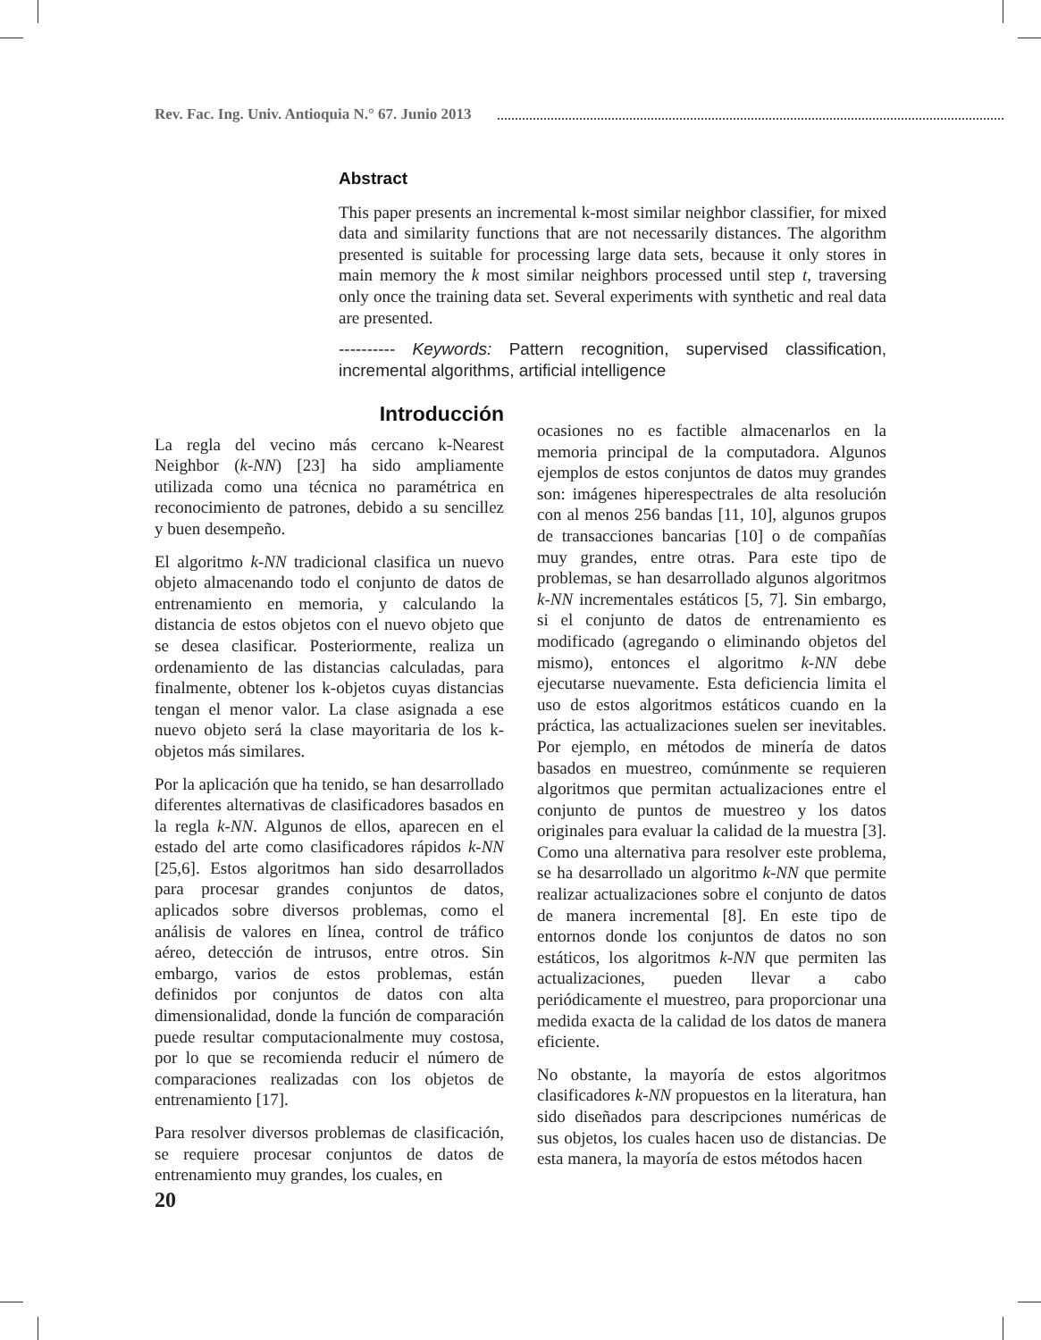Rev. Fac. Ing. Univ. Antioquia N.° 67. Junio 2013
Abstract
This paper presents an incremental k-most similar neighbor classifier, for mixed data and similarity functions that are not necessarily distances. The algorithm presented is suitable for processing large data sets, because it only stores in main memory the k most similar neighbors processed until step t, traversing only once the training data set. Several experiments with synthetic and real data are presented.
---------- Keywords: Pattern recognition, supervised classification, incremental algorithms, artificial intelligence
Introducción
La regla del vecino más cercano k-Nearest Neighbor (k-NN) [23] ha sido ampliamente utilizada como una técnica no paramétrica en reconocimiento de patrones, debido a su sencillez y buen desempeño.
El algoritmo k-NN tradicional clasifica un nuevo objeto almacenando todo el conjunto de datos de entrenamiento en memoria, y calculando la distancia de estos objetos con el nuevo objeto que se desea clasificar. Posteriormente, realiza un ordenamiento de las distancias calculadas, para finalmente, obtener los k-objetos cuyas distancias tengan el menor valor. La clase asignada a ese nuevo objeto será la clase mayoritaria de los k-objetos más similares.
Por la aplicación que ha tenido, se han desarrollado diferentes alternativas de clasificadores basados en la regla k-NN. Algunos de ellos, aparecen en el estado del arte como clasificadores rápidos k-NN [25,6]. Estos algoritmos han sido desarrollados para procesar grandes conjuntos de datos, aplicados sobre diversos problemas, como el análisis de valores en línea, control de tráfico aéreo, detección de intrusos, entre otros. Sin embargo, varios de estos problemas, están definidos por conjuntos de datos con alta dimensionalidad, donde la función de comparación puede resultar computacionalmente muy costosa, por lo que se recomienda reducir el número de comparaciones realizadas con los objetos de entrenamiento [17].
Para resolver diversos problemas de clasificación, se requiere procesar conjuntos de datos de entrenamiento muy grandes, los cuales, en
ocasiones no es factible almacenarlos en la memoria principal de la computadora. Algunos ejemplos de estos conjuntos de datos muy grandes son: imágenes hiperespectrales de alta resolución con al menos 256 bandas [11, 10], algunos grupos de transacciones bancarias [10] o de compañías muy grandes, entre otras. Para este tipo de problemas, se han desarrollado algunos algoritmos k-NN incrementales estáticos [5, 7]. Sin embargo, si el conjunto de datos de entrenamiento es modificado (agregando o eliminando objetos del mismo), entonces el algoritmo k-NN debe ejecutarse nuevamente. Esta deficiencia limita el uso de estos algoritmos estáticos cuando en la práctica, las actualizaciones suelen ser inevitables. Por ejemplo, en métodos de minería de datos basados en muestreo, comúnmente se requieren algoritmos que permitan actualizaciones entre el conjunto de puntos de muestreo y los datos originales para evaluar la calidad de la muestra [3]. Como una alternativa para resolver este problema, se ha desarrollado un algoritmo k-NN que permite realizar actualizaciones sobre el conjunto de datos de manera incremental [8]. En este tipo de entornos donde los conjuntos de datos no son estáticos, los algoritmos k-NN que permiten las actualizaciones, pueden llevar a cabo periódicamente el muestreo, para proporcionar una medida exacta de la calidad de los datos de manera eficiente.
No obstante, la mayoría de estos algoritmos clasificadores k-NN propuestos en la literatura, han sido diseñados para descripciones numéricas de sus objetos, los cuales hacen uso de distancias. De esta manera, la mayoría de estos métodos hacen
20